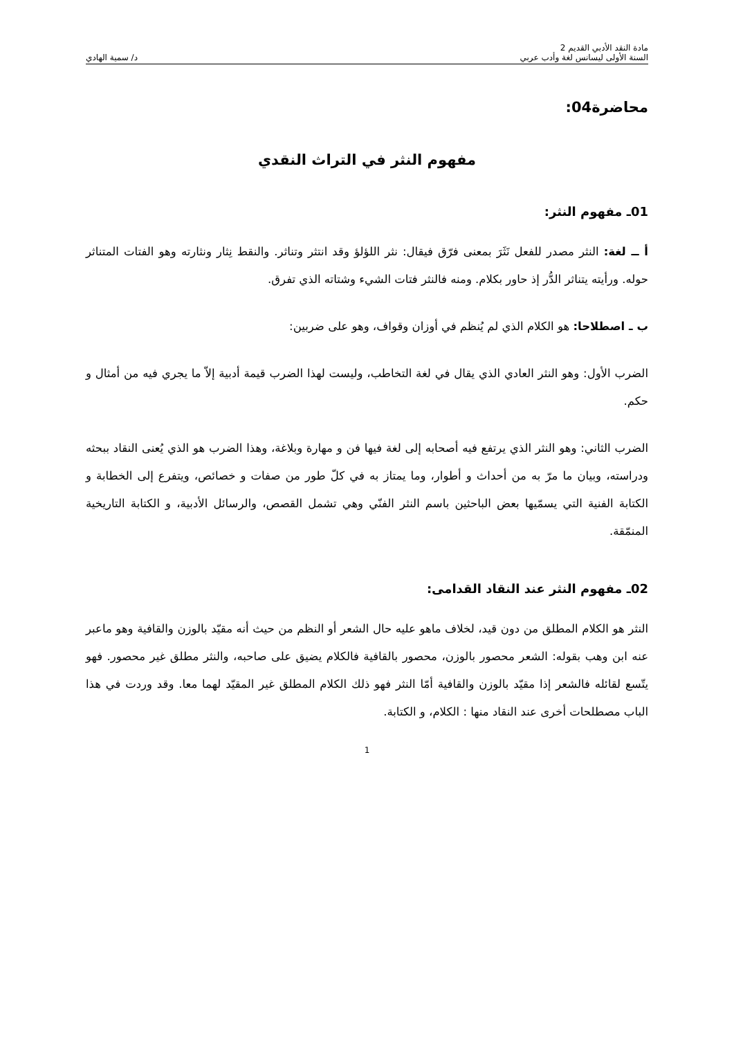مادة النقد الأدبي القديم 2
السنة الأولى ليسانس لغة وأدب عربي
د/ سمية الهادي
محاضرة04:
مفهوم النثر في التراث النقدي
01ـ مفهوم النثر:
أ ــ لغة: النثر مصدر للفعل نَثَرَ بمعنى فرّق فيقال: نثر اللؤلؤ وقد انتثر وتناثر. والنقط نِثار ونثارته وهو الفتات المتناثر حوله. ورأيته يتناثر الدُّر إذ حاور بكلام. ومنه فالنثر فتات الشيء وشتاته الذي تفرق.
ب ـ اصطلاحا: هو الكلام الذي لم يُنظم في أوزان وقواف، وهو على ضربين:
الضرب الأول: وهو النثر العادي الذي يقال في لغة التخاطب، وليست لهذا الضرب قيمة أدبية إلاّ ما يجري فيه من أمثال و حكم.
الضرب الثاني: وهو النثر الذي يرتفع فيه أصحابه إلى لغة فيها فن و مهارة وبلاغة، وهذا الضرب هو الذي يُعنى النقاد ببحثه ودراسته، وبيان ما مرّ به من أحداث و أطوار، وما يمتاز به في كلّ طور من صفات و خصائص، ويتفرع إلى الخطابة و الكتابة الفنية التي يسمّيها بعض الباحثين باسم النثر الفنّي وهي تشمل القصص، والرسائل الأدبية، و الكتابة التاريخية المنمّقة.
02ـ مفهوم النثر عند النقاد القدامى:
النثر هو الكلام المطلق من دون قيد، لخلاف ماهو عليه حال الشعر أو النظم من حيث أنه مقيّد بالوزن والقافية وهو ماعبر عنه ابن وهب بقوله: الشعر محصور بالوزن، محصور بالقافية فالكلام يضيق على صاحبه، والنثر مطلق غير محصور. فهو يتّسع لقائله فالشعر إذا مقيّد بالوزن والقافية أمّا النثر فهو ذلك الكلام المطلق غير المقيّد لهما معا. وقد وردت في هذا الباب مصطلحات أخرى عند النقاد منها : الكلام، و الكتابة.
1